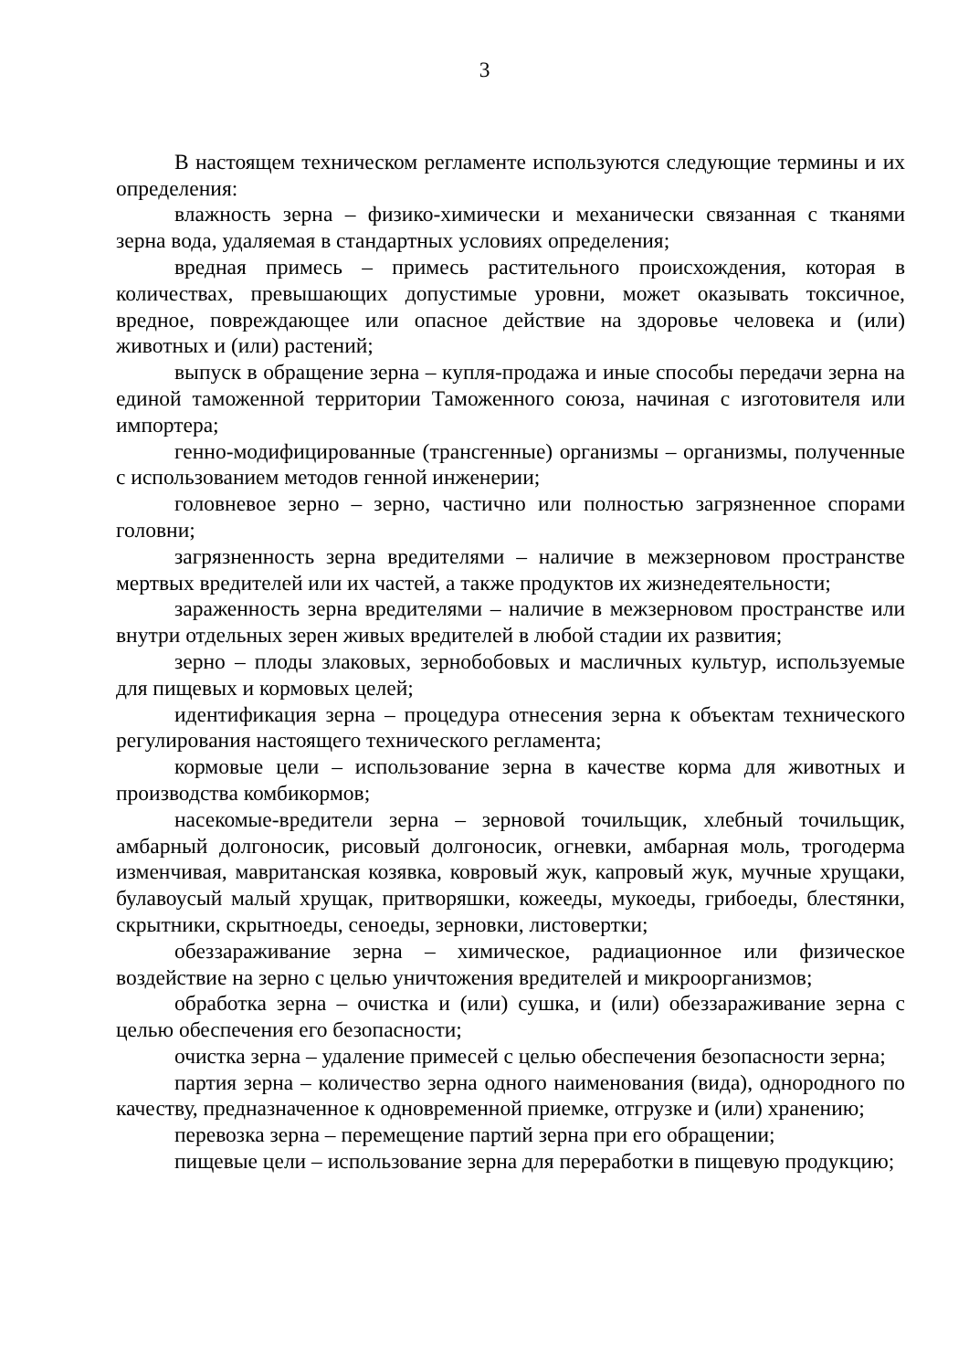3
В настоящем техническом регламенте используются следующие термины и их определения:
влажность зерна – физико-химически и механически связанная с тканями зерна вода, удаляемая в стандартных условиях определения;
вредная примесь – примесь растительного происхождения, которая в количествах, превышающих допустимые уровни, может оказывать токсичное, вредное, повреждающее или опасное действие на здоровье человека и (или) животных и (или) растений;
выпуск в обращение зерна – купля-продажа и иные способы передачи зерна на единой таможенной территории Таможенного союза, начиная с изготовителя или импортера;
генно-модифицированные (трансгенные) организмы – организмы, полученные с использованием методов генной инженерии;
головневое зерно – зерно, частично или полностью загрязненное спорами головни;
загрязненность зерна вредителями – наличие в межзерновом пространстве мертвых вредителей или их частей, а также продуктов их жизнедеятельности;
зараженность зерна вредителями – наличие в межзерновом пространстве или внутри отдельных зерен живых вредителей в любой стадии их развития;
зерно – плоды злаковых, зернобобовых и масличных культур, используемые для пищевых и кормовых целей;
идентификация зерна – процедура отнесения зерна к объектам технического регулирования настоящего технического регламента;
кормовые цели – использование зерна в качестве корма для животных и производства комбикормов;
насекомые-вредители зерна – зерновой точильщик, хлебный точильщик, амбарный долгоносик, рисовый долгоносик, огневки, амбарная моль, трогодерма изменчивая, мавританская козявка, ковровый жук, капровый жук, мучные хрущаки, булавоусый малый хрущак, притворяшки, кожееды, мукоеды, грибоеды, блестянки, скрытники, скрытноеды, сеноеды, зерновки, листовертки;
обеззараживание зерна – химическое, радиационное или физическое воздействие на зерно с целью уничтожения вредителей и микроорганизмов;
обработка зерна – очистка и (или) сушка, и (или) обеззараживание зерна с целью обеспечения его безопасности;
очистка зерна – удаление примесей с целью обеспечения безопасности зерна;
партия зерна – количество зерна одного наименования (вида), однородного по качеству, предназначенное к одновременной приемке, отгрузке и (или) хранению;
перевозка зерна – перемещение партий зерна при его обращении;
пищевые цели – использование зерна для переработки в пищевую продукцию;